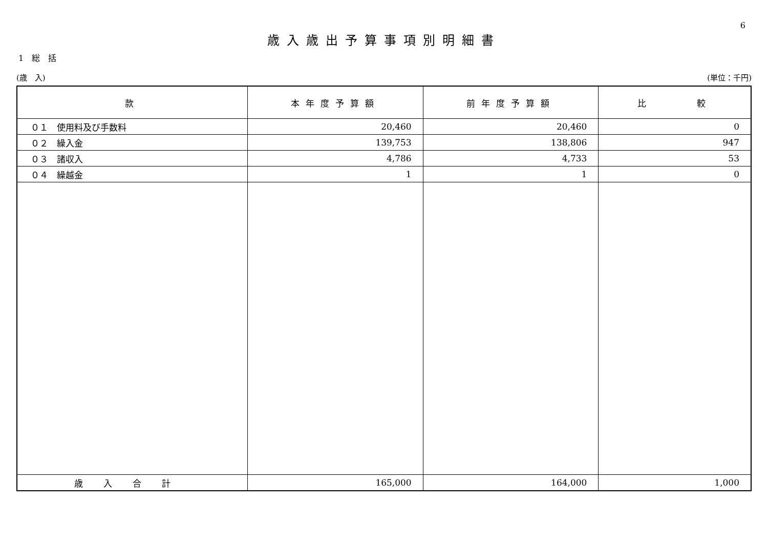6
歳入歳出予算事項別明細書
1　総　括
(歳　入) (単位：千円)
| 款 | 本年度予算額 | 前年度予算額 | 比 較 |
| --- | --- | --- | --- |
| ０１ 使用料及び手数料 | 20,460 | 20,460 | 0 |
| ０２ 繰入金 | 139,753 | 138,806 | 947 |
| ０３ 諸収入 | 4,786 | 4,733 | 53 |
| ０４ 繰越金 | 1 | 1 | 0 |
| 歳入合計 | 165,000 | 164,000 | 1,000 |